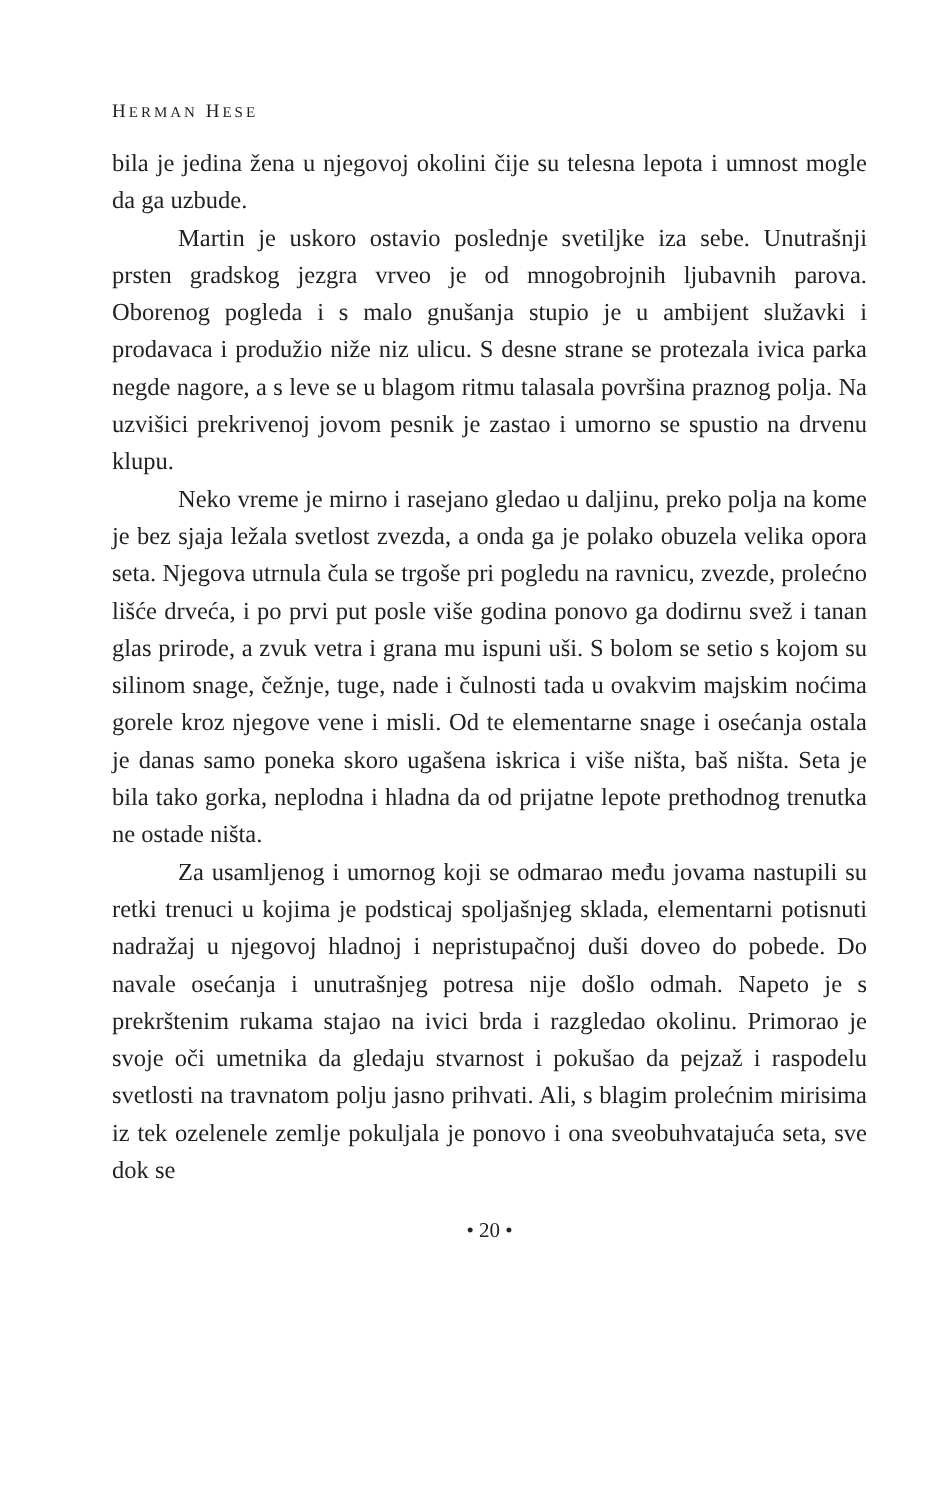HERMAN HESE
bila je jedina žena u njegovoj okolini čije su telesna lepota i umnost mogle da ga uzbude.
Martin je uskoro ostavio poslednje svetiljke iza sebe. Unutrašnji prsten gradskog jezgra vrveo je od mnogobrojnih ljubavnih parova. Oborenog pogleda i s malo gnušanja stupio je u ambijent služavki i prodavaca i produžio niže niz ulicu. S desne strane se protezala ivica parka negde nagore, a s leve se u blagom ritmu talasala površina praznog polja. Na uzvišici prekrivenoj jovom pesnik je zastao i umorno se spustio na drvenu klupu.
Neko vreme je mirno i rasejano gledao u daljinu, preko polja na kome je bez sjaja ležala svetlost zvezda, a onda ga je polako obuzela velika opora seta. Njegova utrnula čula se trgoše pri pogledu na ravnicu, zvezde, prolećno lišće drveća, i po prvi put posle više godina ponovo ga dodirnu svež i tanan glas prirode, a zvuk vetra i grana mu ispuni uši. S bolom se setio s kojom su silinom snage, čežnje, tuge, nade i čulnosti tada u ovakvim majskim noćima gorele kroz njegove vene i misli. Od te elementarne snage i osećanja ostala je danas samo poneka skoro ugašena iskrica i više ništa, baš ništa. Seta je bila tako gorka, neplodna i hladna da od prijatne lepote prethodnog trenutka ne ostade ništa.
Za usamljenog i umornog koji se odmarao među jovama nastupili su retki trenuci u kojima je podsticaj spoljašnjeg sklada, elementarni potisnuti nadražaj u njegovoj hladnoj i nepristupačnoj duši doveo do pobede. Do navale osećanja i unutrašnjeg potresa nije došlo odmah. Napeto je s prekrštenim rukama stajao na ivici brda i razgledao okolinu. Primorao je svoje oči umetnika da gledaju stvarnost i pokušao da pejzaž i raspodelu svetlosti na travnatom polju jasno prihvati. Ali, s blagim prolećnim mirisima iz tek ozelenele zemlje pokuljala je ponovo i ona sveobuhvatajuća seta, sve dok se
• 20 •